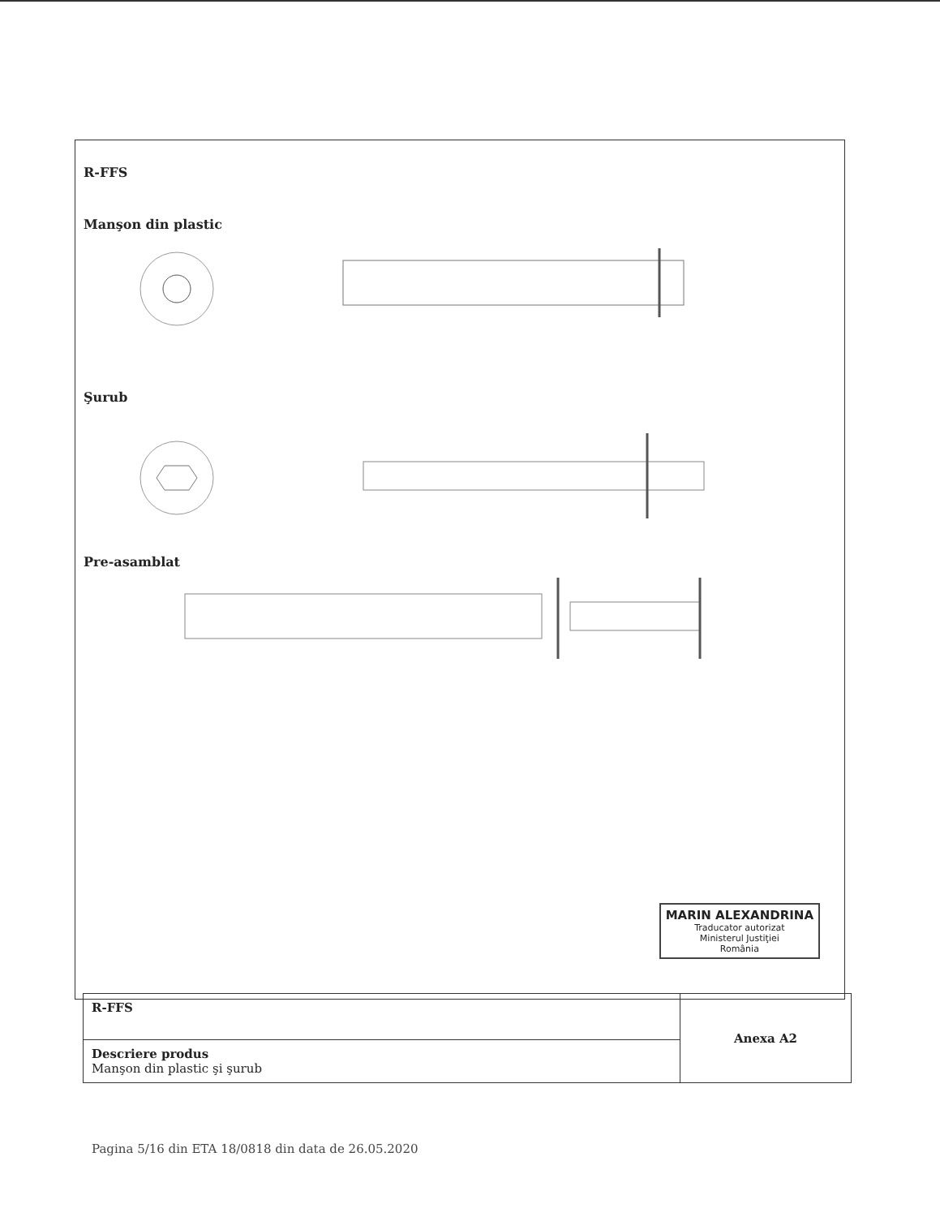R-FFS
Manşon din plastic
Şurub
Pre-asamblat
MARIN ALEXANDRINA
Traducator autorizat
Ministerul Justiţiei
România
| R-FFS | Anexa A2 |
| Descriere produs Manşon din plastic şi şurub | |
Pagina 5/16 din ETA 18/0818 din data de 26.05.2020